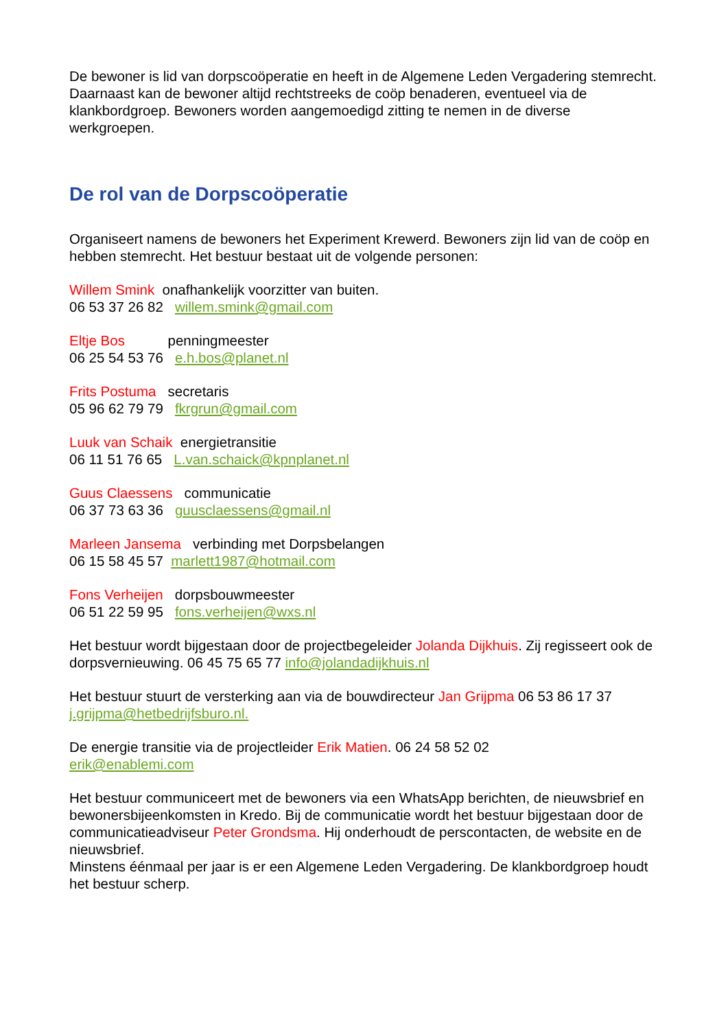De bewoner is lid van dorpscoöperatie en heeft in de Algemene Leden Vergadering stemrecht. Daarnaast kan de bewoner altijd rechtstreeks de coöp benaderen, eventueel via de klankbordgroep. Bewoners worden aangemoedigd zitting te nemen in de diverse werkgroepen.
De rol van de Dorpscoöperatie
Organiseert namens de bewoners het Experiment Krewerd. Bewoners zijn lid van de coöp en hebben stemrecht. Het bestuur bestaat uit de volgende personen:
Willem Smink onafhankelijk voorzitter van buiten.
06 53 37 26 82 willem.smink@gmail.com
Eltje Bos penningmeester
06 25 54 53 76 e.h.bos@planet.nl
Frits Postuma secretaris
05 96 62 79 79 fkrgrun@gmail.com
Luuk van Schaik energietransitie
06 11 51 76 65 L.van.schaick@kpnplanet.nl
Guus Claessens communicatie
06 37 73 63 36 guusclaessens@gmail.nl
Marleen Jansema verbinding met Dorpsbelangen
06 15 58 45 57 marlett1987@hotmail.com
Fons Verheijen dorpsbouwmeester
06 51 22 59 95 fons.verheijen@wxs.nl
Het bestuur wordt bijgestaan door de projectbegeleider Jolanda Dijkhuis. Zij regisseert ook de dorpsvernieuwing. 06 45 75 65 77 info@jolandadijkhuis.nl
Het bestuur stuurt de versterking aan via de bouwdirecteur Jan Grijpma 06 53 86 17 37 j.grijpma@hetbedrijfsburo.nl.
De energie transitie via de projectleider Erik Matien. 06 24 58 52 02
erik@enablemi.com
Het bestuur communiceert met de bewoners via een WhatsApp berichten, de nieuwsbrief en bewonersbijeenkomsten in Kredo. Bij de communicatie wordt het bestuur bijgestaan door de communicatieadviseur Peter Grondsma. Hij onderhoudt de perscontacten, de website en de nieuwsbrief.
Minstens éénmaal per jaar is er een Algemene Leden Vergadering. De klankbordgroep houdt het bestuur scherp.